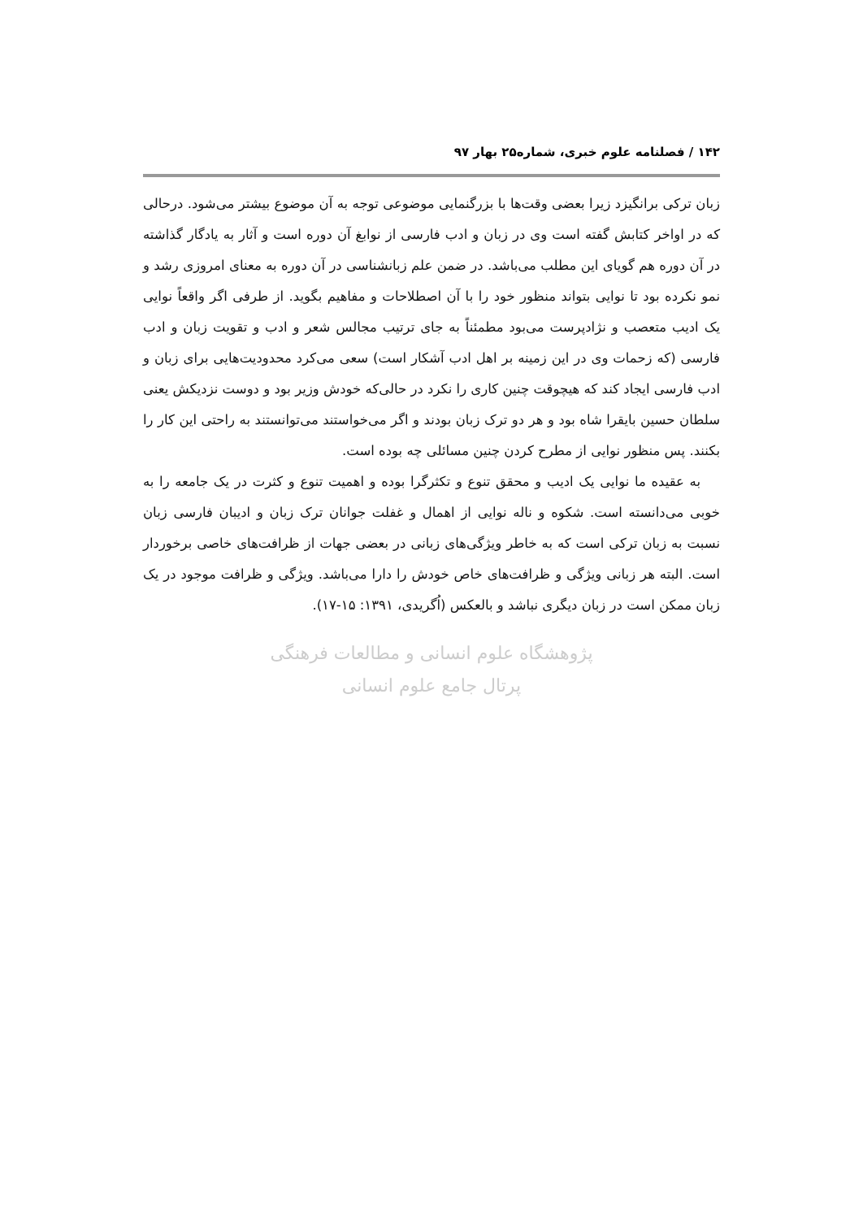۱۴۲ / فصلنامه علوم خبری، شماره۲۵ بهار ۹۷
زبان ترکی برانگیزد زیرا بعضی وقت‌ها با بزرگنمایی موضوعی توجه به آن موضوع بیشتر می‌شود. درحالی که در اواخر کتابش گفته است وی در زبان و ادب فارسی از نوابغ آن دوره است و آثار به یادگار گذاشته در آن دوره هم گویای این مطلب می‌باشد. در ضمن علم زبانشناسی در آن دوره به معنای امروزی رشد و نمو نکرده بود تا نوایی بتواند منظور خود را با آن اصطلاحات و مفاهیم بگوید. از طرفی اگر واقعاً نوایی یک ادیب متعصب و نژادپرست می‌بود مطمئناً به جای ترتیب مجالس شعر و ادب و تقویت زبان و ادب فارسی (که زحمات وی در این زمینه بر اهل ادب آشکار است) سعی می‌کرد محدودیت‌هایی برای زبان و ادب فارسی ایجاد کند که هیچوقت چنین کاری را نکرد در حالی‌که خودش وزیر بود و دوست نزدیکش یعنی سلطان حسین بایقرا شاه بود و هر دو ترک زبان بودند و اگر می‌خواستند می‌توانستند به راحتی این کار را بکنند. پس منظور نوایی از مطرح کردن چنین مسائلی چه بوده است.
به عقیده ما نوایی یک ادیب و محقق تنوع و تکثرگرا بوده و اهمیت تنوع و کثرت در یک جامعه را به خوبی می‌دانسته است. شکوه و ناله نوایی از اهمال و غفلت جوانان ترک زبان و ادیبان فارسی زبان نسبت به زبان ترکی است که به خاطر ویژگی‌های زبانی در بعضی جهات از ظرافت‌های خاصی برخوردار است. البته هر زبانی ویژگی و ظرافت‌های خاص خودش را دارا می‌باشد. ویژگی و ظرافت موجود در یک زبان ممکن است در زبان دیگری نباشد و بالعکس (اُگریدی، ۱۳۹۱: ۱۵-۱۷).
پژوهشگاه علوم انسانی و مطالعات فرهنگی
پرتال جامع علوم انسانی